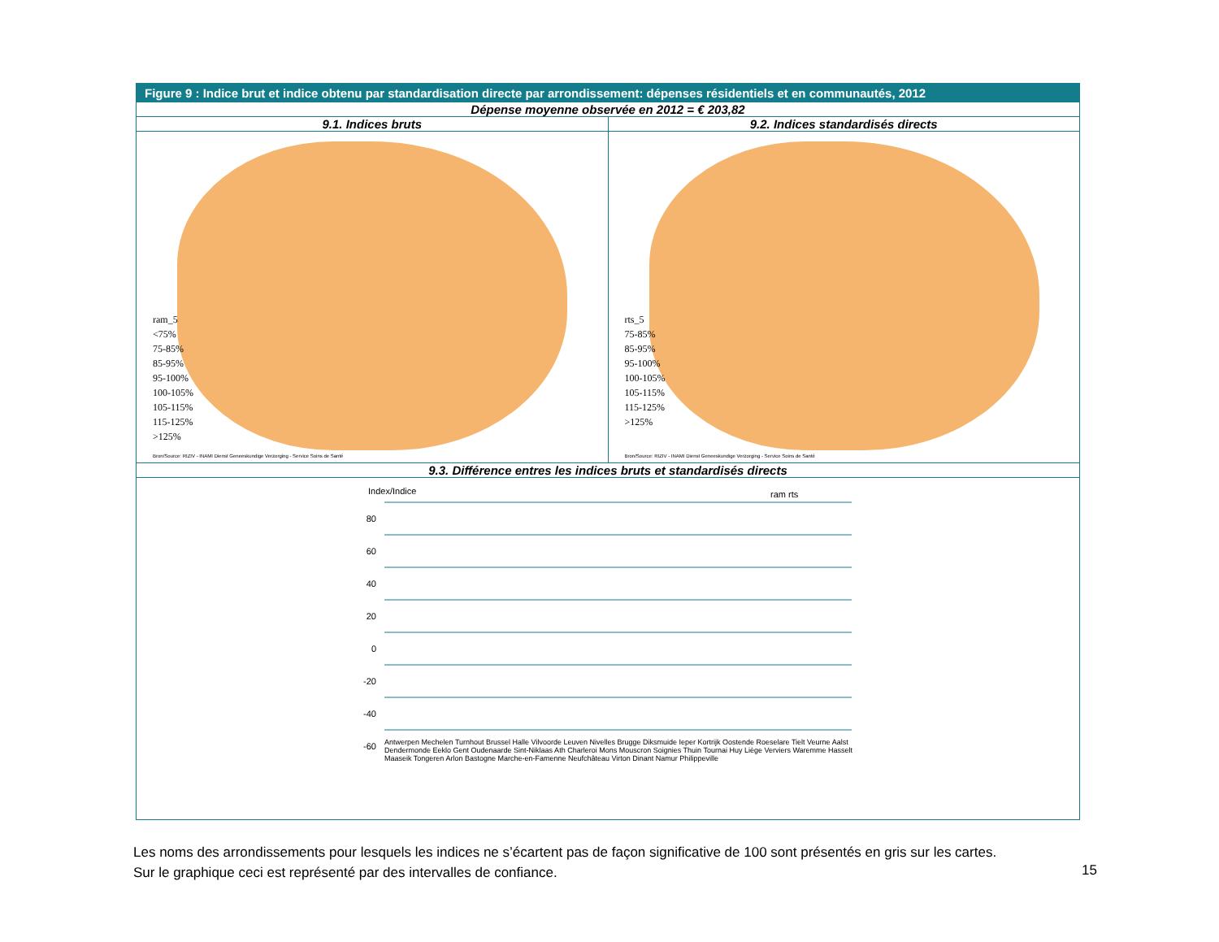Figure 9 : Indice brut et indice obtenu par standardisation directe par arrondissement: dépenses résidentiels et en communautés, 2012
Dépense moyenne observée en 2012 = € 203,82
9.1. Indices bruts
ram_5
<75%
75-85%
85-95%
95-100%
100-105%
105-115%
115-125%
>125%
Bron/Source: RIZIV - INAMI Dienst Geneeskundige Verzorging - Service Soins de Santé
9.2. Indices standardisés directs
rts_5
75-85%
85-95%
95-100%
100-105%
105-115%
115-125%
>125%
Bron/Source: RIZIV - INAMI Dienst Geneeskundige Verzorging - Service Soins de Santé
9.3. Différence entres les indices bruts et standardisés directs
Index/Indice ram rts
80
60
40
20
0
-20
-40
-60
Antwerpen Mechelen Turnhout Brussel Halle Vilvoorde Leuven Nivelles Brugge Diksmuide Ieper Kortrijk Oostende Roeselare Tielt Veurne Aalst Dendermonde Eeklo Gent Oudenaarde Sint-Niklaas Ath Charleroi Mons Mouscron Soignies Thuin Tournai Huy Liège Verviers Waremme Hasselt Maaseik Tongeren Arlon Bastogne Marche-en-Famenne Neufchâteau Virton Dinant Namur Philippeville
Les noms des arrondissements pour lesquels les indices ne s’écartent pas de façon significative de 100 sont présentés en gris sur les cartes.
Sur le graphique ceci est représenté par des intervalles de confiance.
15